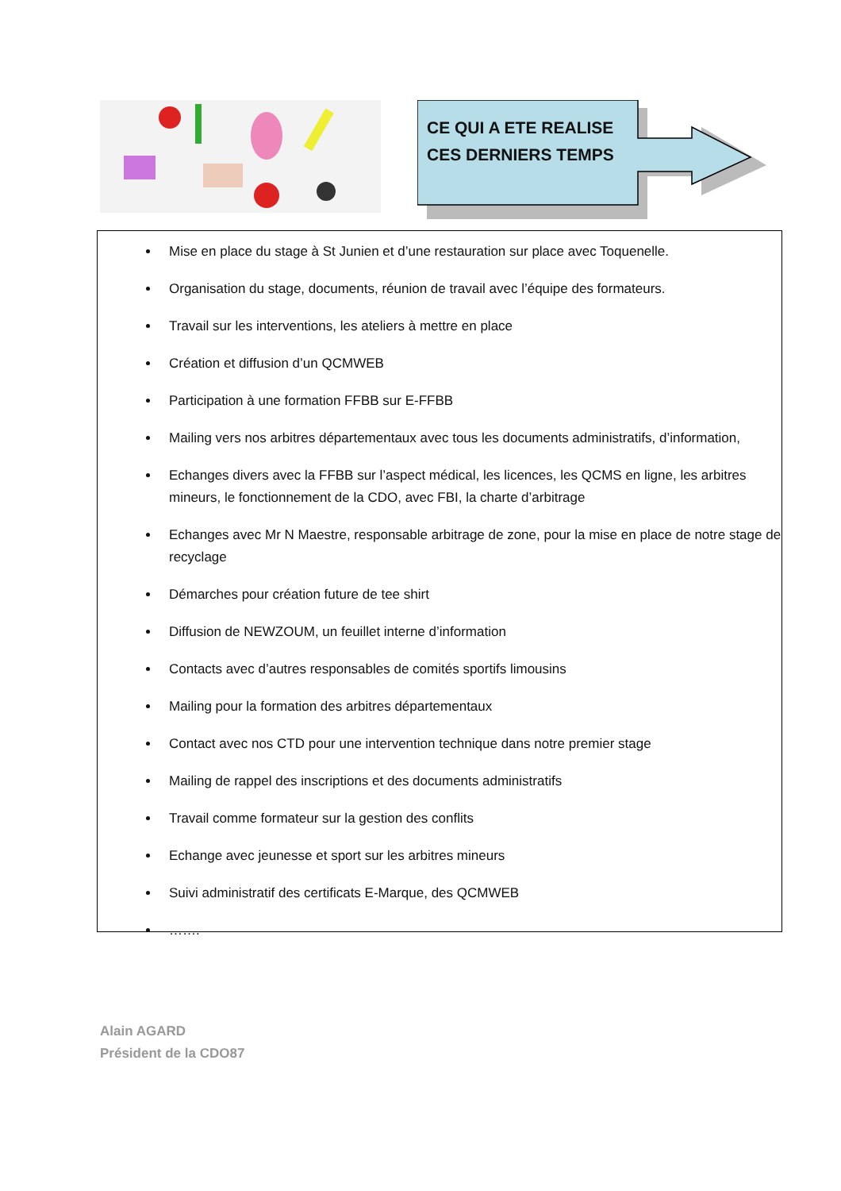CE QUI A ETE REALISE
CES DERNIERS TEMPS
Mise en place du stage à St Junien et d’une restauration sur place avec Toquenelle.
Organisation du stage, documents, réunion de travail avec l’équipe des formateurs.
Travail sur les interventions, les ateliers à mettre en place
Création et diffusion d’un QCMWEB
Participation à une formation FFBB sur E-FFBB
Mailing vers nos arbitres départementaux avec tous les documents administratifs, d’information,
Echanges divers avec la FFBB sur l’aspect médical, les licences, les QCMS en ligne, les arbitres mineurs, le fonctionnement de la CDO, avec FBI, la charte d’arbitrage
Echanges avec Mr N Maestre, responsable arbitrage de zone, pour la mise en place de notre stage de recyclage
Démarches pour création future de tee shirt
Diffusion de NEWZOUM, un feuillet interne d’information
Contacts avec d’autres responsables de comités sportifs limousins
Mailing pour la formation des arbitres départementaux
Contact avec nos CTD pour une intervention technique dans notre premier stage
Mailing de rappel des inscriptions et des documents administratifs
Travail comme formateur sur la gestion des conflits
Echange avec jeunesse et sport sur les arbitres mineurs
Suivi administratif des certificats E-Marque, des QCMWEB
…….
Alain AGARD
Président de la CDO87